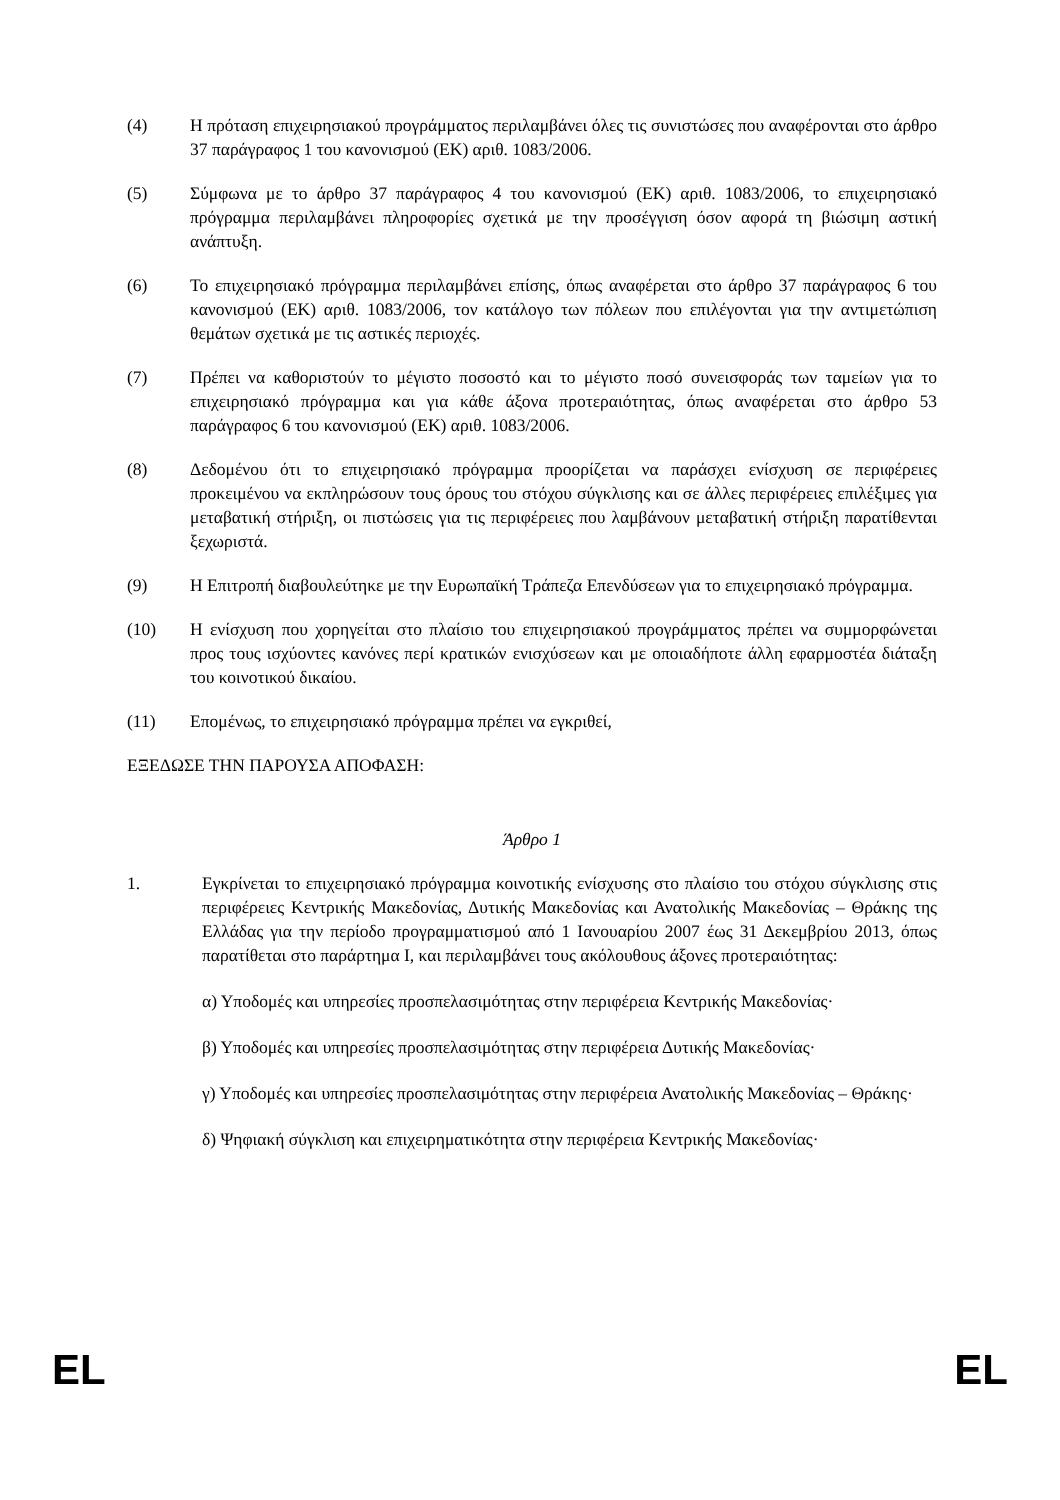(4) Η πρόταση επιχειρησιακού προγράμματος περιλαμβάνει όλες τις συνιστώσες που αναφέρονται στο άρθρο 37 παράγραφος 1 του κανονισμού (ΕΚ) αριθ. 1083/2006.
(5) Σύμφωνα με το άρθρο 37 παράγραφος 4 του κανονισμού (ΕΚ) αριθ. 1083/2006, το επιχειρησιακό πρόγραμμα περιλαμβάνει πληροφορίες σχετικά με την προσέγγιση όσον αφορά τη βιώσιμη αστική ανάπτυξη.
(6) Το επιχειρησιακό πρόγραμμα περιλαμβάνει επίσης, όπως αναφέρεται στο άρθρο 37 παράγραφος 6 του κανονισμού (ΕΚ) αριθ. 1083/2006, τον κατάλογο των πόλεων που επιλέγονται για την αντιμετώπιση θεμάτων σχετικά με τις αστικές περιοχές.
(7) Πρέπει να καθοριστούν το μέγιστο ποσοστό και το μέγιστο ποσό συνεισφοράς των ταμείων για το επιχειρησιακό πρόγραμμα και για κάθε άξονα προτεραιότητας, όπως αναφέρεται στο άρθρο 53 παράγραφος 6 του κανονισμού (ΕΚ) αριθ. 1083/2006.
(8) Δεδομένου ότι το επιχειρησιακό πρόγραμμα προορίζεται να παράσχει ενίσχυση σε περιφέρειες προκειμένου να εκπληρώσουν τους όρους του στόχου σύγκλισης και σε άλλες περιφέρειες επιλέξιμες για μεταβατική στήριξη, οι πιστώσεις για τις περιφέρειες που λαμβάνουν μεταβατική στήριξη παρατίθενται ξεχωριστά.
(9) Η Επιτροπή διαβουλεύτηκε με την Ευρωπαϊκή Τράπεζα Επενδύσεων για το επιχειρησιακό πρόγραμμα.
(10) Η ενίσχυση που χορηγείται στο πλαίσιο του επιχειρησιακού προγράμματος πρέπει να συμμορφώνεται προς τους ισχύοντες κανόνες περί κρατικών ενισχύσεων και με οποιαδήποτε άλλη εφαρμοστέα διάταξη του κοινοτικού δικαίου.
(11) Επομένως, το επιχειρησιακό πρόγραμμα πρέπει να εγκριθεί,
ΕΞΕΔΩΣΕ ΤΗΝ ΠΑΡΟΥΣΑ ΑΠΟΦΑΣΗ:
Άρθρο 1
1. Εγκρίνεται το επιχειρησιακό πρόγραμμα κοινοτικής ενίσχυσης στο πλαίσιο του στόχου σύγκλισης στις περιφέρειες Κεντρικής Μακεδονίας, Δυτικής Μακεδονίας και Ανατολικής Μακεδονίας – Θράκης της Ελλάδας για την περίοδο προγραμματισμού από 1 Ιανουαρίου 2007 έως 31 Δεκεμβρίου 2013, όπως παρατίθεται στο παράρτημα I, και περιλαμβάνει τους ακόλουθους άξονες προτεραιότητας:
α) Υποδομές και υπηρεσίες προσπελασιμότητας στην περιφέρεια Κεντρικής Μακεδονίας·
β) Υποδομές και υπηρεσίες προσπελασιμότητας στην περιφέρεια Δυτικής Μακεδονίας·
γ) Υποδομές και υπηρεσίες προσπελασιμότητας στην περιφέρεια Ανατολικής Μακεδονίας – Θράκης·
δ) Ψηφιακή σύγκλιση και επιχειρηματικότητα στην περιφέρεια Κεντρικής Μακεδονίας·
EL EL